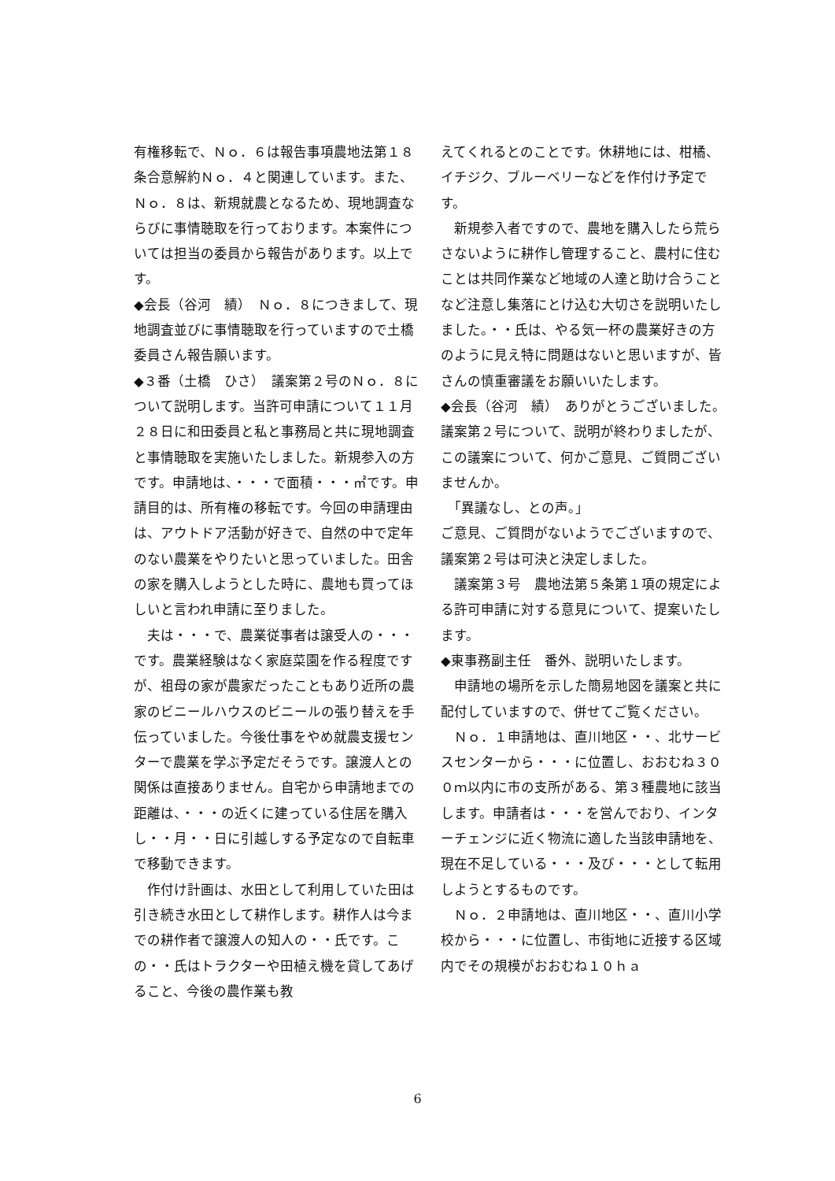有権移転で、Ｎｏ．６は報告事項農地法第１８条合意解約Ｎｏ．４と関連しています。また、Ｎｏ．８は、新規就農となるため、現地調査ならびに事情聴取を行っております。本案件については担当の委員から報告があります。以上です。
◆会長（谷河　績）　Ｎｏ．８につきまして、現地調査並びに事情聴取を行っていますので土橋委員さん報告願います。
◆３番（土橋　ひさ）　議案第２号のＮｏ．８について説明します。当許可申請について１１月２８日に和田委員と私と事務局と共に現地調査と事情聴取を実施いたしました。新規参入の方です。申請地は、・・・で面積・・・㎡です。申請目的は、所有権の移転です。今回の申請理由は、アウトドア活動が好きで、自然の中で定年のない農業をやりたいと思っていました。田舎の家を購入しようとした時に、農地も買ってほしいと言われ申請に至りました。
　夫は・・・で、農業従事者は譲受人の・・・です。農業経験はなく家庭菜園を作る程度ですが、祖母の家が農家だったこともあり近所の農家のビニールハウスのビニールの張り替えを手伝っていました。今後仕事をやめ就農支援センターで農業を学ぶ予定だそうです。譲渡人との関係は直接ありません。自宅から申請地までの距離は、・・・の近くに建っている住居を購入し・・月・・日に引越しする予定なので自転車で移動できます。
　作付け計画は、水田として利用していた田は引き続き水田として耕作します。耕作人は今までの耕作者で譲渡人の知人の・・氏です。この・・氏はトラクターや田植え機を貸してあげること、今後の農作業も教
えてくれるとのことです。休耕地には、柑橘、イチジク、ブルーベリーなどを作付け予定です。
　新規参入者ですので、農地を購入したら荒らさないように耕作し管理すること、農村に住むことは共同作業など地域の人達と助け合うことなど注意し集落にとけ込む大切さを説明いたしました。・・氏は、やる気一杯の農業好きの方のように見え特に問題はないと思いますが、皆さんの慎重審議をお願いいたします。
◆会長（谷河　績）　ありがとうございました。議案第２号について、説明が終わりましたが、この議案について、何かご意見、ご質問ございませんか。
　「異議なし、との声。」
ご意見、ご質問がないようでございますので、議案第２号は可決と決定しました。
　議案第３号　農地法第５条第１項の規定による許可申請に対する意見について、提案いたします。
◆東事務副主任　番外、説明いたします。
　申請地の場所を示した簡易地図を議案と共に配付していますので、併せてご覧ください。
　Ｎｏ．１申請地は、直川地区・・、北サービスセンターから・・・に位置し、おおむね３００ｍ以内に市の支所がある、第３種農地に該当します。申請者は・・・を営んでおり、インターチェンジに近く物流に適した当該申請地を、現在不足している・・・及び・・・として転用しようとするものです。
　Ｎｏ．２申請地は、直川地区・・、直川小学校から・・・に位置し、市街地に近接する区域内でその規模がおおむね１０ｈａ
6